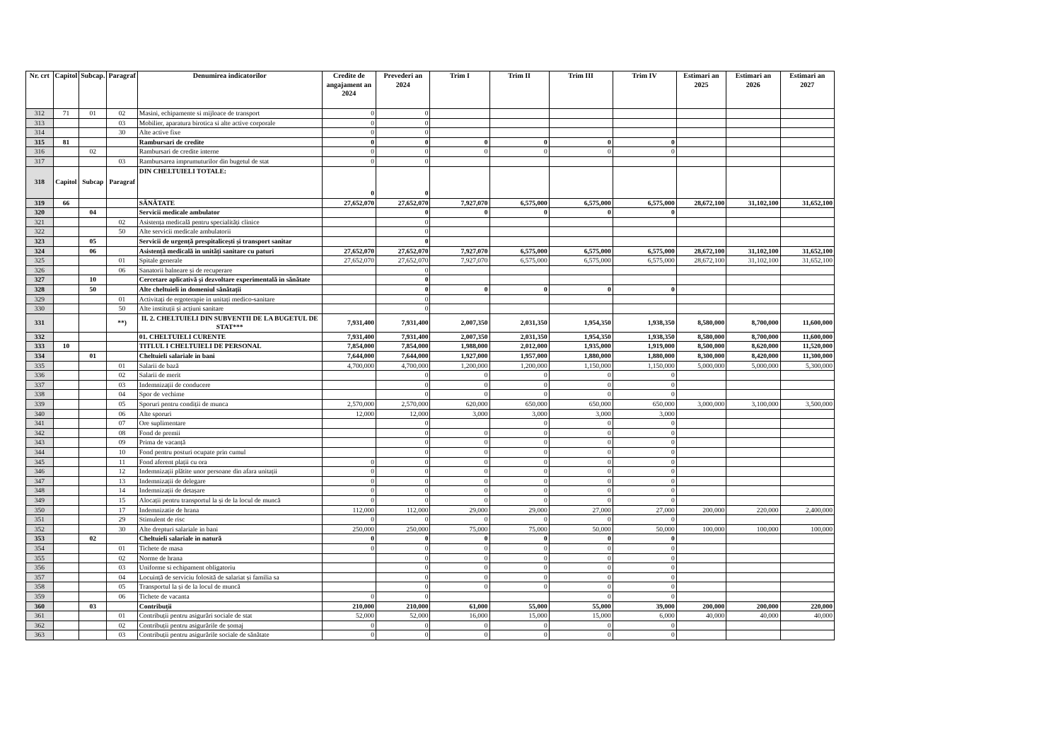| Nr. crt | Capitol | Subcap. | Paragraf | Denumirea indicatorilor | Credite de angajament an 2024 | Prevederi an 2024 | Trim I | Trim II | Trim III | Trim IV | Estimari an 2025 | Estimari an 2026 | Estimari an 2027 |
| --- | --- | --- | --- | --- | --- | --- | --- | --- | --- | --- | --- | --- | --- |
| 312 | 71 | 01 | 02 | Masini, echipamente si mijloace de transport | 0 | 0 | | | | | | | |
| 313 | | | 03 | Mobilier, aparatura birotica si alte active corporale | 0 | 0 | | | | | | | |
| 314 | | | 30 | Alte active fixe | 0 | 0 | | | | | | | |
| 315 | 81 | | | Rambursari de credite | 0 | 0 | 0 | 0 | 0 | 0 | | | |
| 316 | | 02 | | Rambursari de credite interne | 0 | 0 | 0 | 0 | 0 | 0 | | | |
| 317 | | | 03 | Rambursarea imprumuturilor din bugetul de stat | 0 | 0 | | | | | | | |
| 318 | Capitol | Subcap | Paragraf | DIN CHELTUIELI TOTALE: | 0 | 0 | | | | | | | |
| 319 | 66 | | | SĂNĂTATE | 27,652,070 | 27,652,070 | 7,927,070 | 6,575,000 | 6,575,000 | 6,575,000 | 28,672,100 | 31,102,100 | 31,652,100 |
| 320 | | 04 | | Servicii medicale ambulator | | 0 | 0 | 0 | 0 | 0 | | | |
| 321 | | | 02 | Asistența medicală pentru specialități clinice | | 0 | | | | | | | |
| 322 | | | 50 | Alte servicii medicale ambulatorii | | 0 | | | | | | | |
| 323 | | 05 | | Servicii de urgență prespitalicești și transport sanitar | | 0 | | | | | | | |
| 324 | | 06 | | Asistență medicală in unități sanitare cu paturi | 27,652,070 | 27,652,070 | 7,927,070 | 6,575,000 | 6,575,000 | 6,575,000 | 28,672,100 | 31,102,100 | 31,652,100 |
| 325 | | | 01 | Spitale generale | 27,652,070 | 27,652,070 | 7,927,070 | 6,575,000 | 6,575,000 | 6,575,000 | 28,672,100 | 31,102,100 | 31,652,100 |
| 326 | | | 06 | Sanatorii balneare și de recuperare | | 0 | | | | | | | |
| 327 | | 10 | | Cercetare aplicativă și dezvoltare experimentală in sănătate | | 0 | | | | | | | |
| 328 | | 50 | | Alte cheltuieli in domeniul sănătații | | 0 | 0 | 0 | 0 | 0 | | | |
| 329 | | | 01 | Activitați de ergoterapie in unitați medico-sanitare | | 0 | | | | | | | |
| 330 | | | 50 | Alte instituții și acțiuni sanitare | | 0 | | | | | | | |
| 331 | | | **) | II. 2. CHELTUIELI DIN SUBVENTII DE LA BUGETUL DE STAT*** | 7,931,400 | 7,931,400 | 2,007,350 | 2,031,350 | 1,954,350 | 1,938,350 | 8,580,000 | 8,700,000 | 11,600,000 |
| 332 | | | | 01. CHELTUIELI CURENTE | 7,931,400 | 7,931,400 | 2,007,350 | 2,031,350 | 1,954,350 | 1,938,350 | 8,580,000 | 8,700,000 | 11,600,000 |
| 333 | 10 | | | TITLUL I CHELTUIELI DE PERSONAL | 7,854,000 | 7,854,000 | 1,988,000 | 2,012,000 | 1,935,000 | 1,919,000 | 8,500,000 | 8,620,000 | 11,520,000 |
| 334 | | 01 | | Cheltuieli salariale in bani | 7,644,000 | 7,644,000 | 1,927,000 | 1,957,000 | 1,880,000 | 1,880,000 | 8,300,000 | 8,420,000 | 11,300,000 |
| 335 | | | 01 | Salarii de bază | 4,700,000 | 4,700,000 | 1,200,000 | 1,200,000 | 1,150,000 | 1,150,000 | 5,000,000 | 5,000,000 | 5,300,000 |
| 336 | | | 02 | Salarii de merit | | 0 | 0 | 0 | 0 | 0 | | | |
| 337 | | | 03 | Indemnizații de conducere | | 0 | 0 | 0 | 0 | 0 | | | |
| 338 | | | 04 | Spor de vechime | | 0 | 0 | 0 | 0 | 0 | | | |
| 339 | | | 05 | Sporuri pentru condiții de munca | 2,570,000 | 2,570,000 | 620,000 | 650,000 | 650,000 | 650,000 | 3,000,000 | 3,100,000 | 3,500,000 |
| 340 | | | 06 | Alte sporuri | 12,000 | 12,000 | 3,000 | 3,000 | 3,000 | 3,000 | | | |
| 341 | | | 07 | Ore suplimentare | | 0 | | 0 | 0 | 0 | | | |
| 342 | | | 08 | Fond de premii | | 0 | 0 | 0 | 0 | 0 | | | |
| 343 | | | 09 | Prima de vacanță | | 0 | 0 | 0 | 0 | 0 | | | |
| 344 | | | 10 | Fond pentru posturi ocupate prin cumul | | 0 | 0 | 0 | 0 | 0 | | | |
| 345 | | | 11 | Fond aferent plații cu ora | 0 | 0 | 0 | 0 | 0 | 0 | | | |
| 346 | | | 12 | Indemnizații plătite unor persoane din afara unitații | 0 | 0 | 0 | 0 | 0 | 0 | | | |
| 347 | | | 13 | Indemnizații de delegare | 0 | 0 | 0 | 0 | 0 | 0 | | | |
| 348 | | | 14 | Indemnizații de detașare | 0 | 0 | 0 | 0 | 0 | 0 | | | |
| 349 | | | 15 | Alocații pentru transportul la și de la locul de muncă | 0 | 0 | 0 | 0 | 0 | 0 | | | |
| 350 | | | 17 | Indemnizatie de hrana | 112,000 | 112,000 | 29,000 | 29,000 | 27,000 | 27,000 | 200,000 | 220,000 | 2,400,000 |
| 351 | | | 29 | Stimulent de risc | 0 | 0 | 0 | 0 | 0 | 0 | | | |
| 352 | | | 30 | Alte drepturi salariale in bani | 250,000 | 250,000 | 75,000 | 75,000 | 50,000 | 50,000 | 100,000 | 100,000 | 100,000 |
| 353 | | 02 | | Cheltuieli salariale in natură | 0 | 0 | 0 | 0 | 0 | 0 | | | |
| 354 | | | 01 | Tichete de masa | 0 | 0 | 0 | 0 | 0 | 0 | | | |
| 355 | | | 02 | Norme de hrana | | 0 | 0 | 0 | 0 | 0 | | | |
| 356 | | | 03 | Uniforme si echipament obligatoriu | | 0 | 0 | 0 | 0 | 0 | | | |
| 357 | | | 04 | Locuință de serviciu folosită de salariat și familia sa | | 0 | 0 | 0 | 0 | 0 | | | |
| 358 | | | 05 | Transportul la și de la locul de muncă | | 0 | 0 | 0 | 0 | 0 | | | |
| 359 | | | 06 | Tichete de vacanta | 0 | 0 | | | 0 | 0 | | | |
| 360 | | 03 | | Contribuții | 210,000 | 210,000 | 61,000 | 55,000 | 55,000 | 39,000 | 200,000 | 200,000 | 220,000 |
| 361 | | | 01 | Contribuții pentru asigurări sociale de stat | 52,000 | 52,000 | 16,000 | 15,000 | 15,000 | 6,000 | 40,000 | 40,000 | 40,000 |
| 362 | | | 02 | Contribuții pentru asigurările de șomaj | 0 | 0 | 0 | 0 | 0 | 0 | | | |
| 363 | | | 03 | Contribuții pentru asigurările sociale de sănătate | 0 | 0 | 0 | 0 | 0 | 0 | | | |